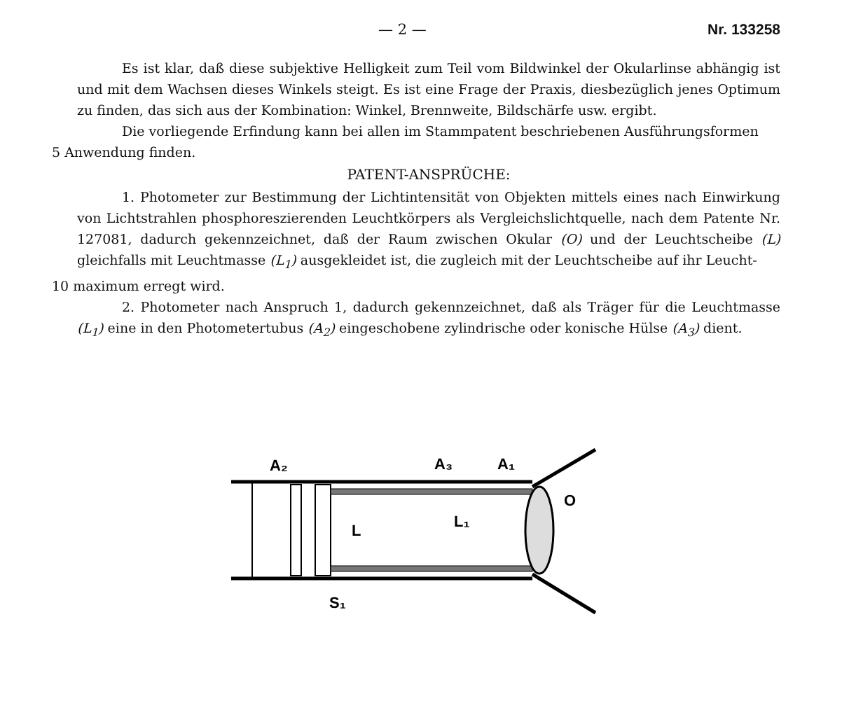— 2 — Nr. 133258
Es ist klar, daß diese subjektive Helligkeit zum Teil vom Bildwinkel der Okularlinse abhängig ist und mit dem Wachsen dieses Winkels steigt. Es ist eine Frage der Praxis, diesbezüglich jenes Optimum zu finden, das sich aus der Kombination: Winkel, Brennweite, Bildschärfe usw. ergibt.
Die vorliegende Erfindung kann bei allen im Stammpatent beschriebenen Ausführungsformen
5 Anwendung finden.
PATENT-ANSPRÜCHE:
1. Photometer zur Bestimmung der Lichtintensität von Objekten mittels eines nach Einwirkung von Lichtstrahlen phosphoreszierenden Leuchtkörpers als Vergleichslichtquelle, nach dem Patente Nr. 127081, dadurch gekennzeichnet, daß der Raum zwischen Okular (O) und der Leuchtscheibe (L) gleichfalls mit Leuchtmasse (L<sub>1</sub>) ausgekleidet ist, die zugleich mit der Leuchtscheibe auf ihr Leucht-
10 maximum erregt wird.
2. Photometer nach Anspruch 1, dadurch gekennzeichnet, daß als Träger für die Leuchtmasse (L<sub>1</sub>) eine in den Photometertubus (A<sub>2</sub>) eingeschobene zylindrische oder konische Hülse (A<sub>3</sub>) dient.
A₂
A₃
A₁
L
L₁
O
S₁